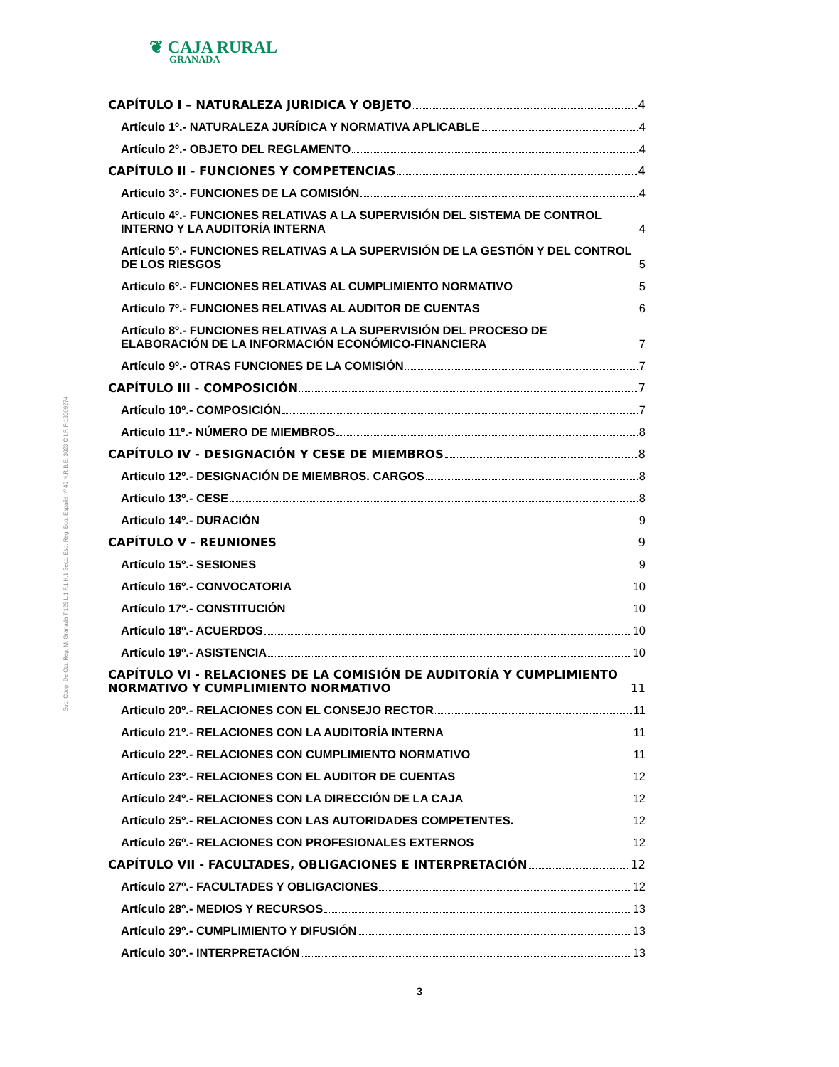❦ CAJA RURAL
GRANADA
Soc. Coop. De Cto. Reg. M. Granada T.129 L.1 F.1 H.1 Secc. Esp. Reg. Bco. España nº 40 N.R.B.E. 3023 C.I.F. F-18009274
CAPÍTULO I – NATURALEZA JURIDICA Y OBJETO 4
Artículo 1º.- NATURALEZA JURÍDICA Y NORMATIVA APLICABLE 4
Artículo 2º.- OBJETO DEL REGLAMENTO 4
CAPÍTULO II - FUNCIONES Y COMPETENCIAS 4
Artículo 3º.- FUNCIONES DE LA COMISIÓN 4
Artículo 4º.- FUNCIONES RELATIVAS A LA SUPERVISIÓN DEL SISTEMA DE CONTROL INTERNO Y LA AUDITORÍA INTERNA 4
Artículo 5º.- FUNCIONES RELATIVAS A LA SUPERVISIÓN DE LA GESTIÓN Y DEL CONTROL DE LOS RIESGOS 5
Artículo 6º.- FUNCIONES RELATIVAS AL CUMPLIMIENTO NORMATIVO 5
Artículo 7º.- FUNCIONES RELATIVAS AL AUDITOR DE CUENTAS 6
Artículo 8º.- FUNCIONES RELATIVAS A LA SUPERVISIÓN DEL PROCESO DE ELABORACIÓN DE LA INFORMACIÓN ECONÓMICO-FINANCIERA 7
Artículo 9º.- OTRAS FUNCIONES DE LA COMISIÓN 7
CAPÍTULO III - COMPOSICIÓN 7
Artículo 10º.- COMPOSICIÓN 7
Artículo 11º.- NÚMERO DE MIEMBROS 8
CAPÍTULO IV - DESIGNACIÓN Y CESE DE MIEMBROS 8
Artículo 12º.- DESIGNACIÓN DE MIEMBROS. CARGOS 8
Artículo 13º.- CESE 8
Artículo 14º.- DURACIÓN 9
CAPÍTULO V - REUNIONES 9
Artículo 15º.- SESIONES 9
Artículo 16º.- CONVOCATORIA 10
Artículo 17º.- CONSTITUCIÓN 10
Artículo 18º.- ACUERDOS 10
Artículo 19º.- ASISTENCIA 10
CAPÍTULO VI - RELACIONES DE LA COMISIÓN DE AUDITORÍA Y CUMPLIMIENTO NORMATIVO Y CUMPLIMIENTO NORMATIVO 11
Artículo 20º.- RELACIONES CON EL CONSEJO RECTOR 11
Artículo 21º.- RELACIONES CON LA AUDITORÍA INTERNA 11
Artículo 22º.- RELACIONES CON CUMPLIMIENTO NORMATIVO 11
Artículo 23º.- RELACIONES CON EL AUDITOR DE CUENTAS 12
Artículo 24º.- RELACIONES CON LA DIRECCIÓN DE LA CAJA 12
Artículo 25º.- RELACIONES CON LAS AUTORIDADES COMPETENTES. 12
Artículo 26º.- RELACIONES CON PROFESIONALES EXTERNOS 12
CAPÍTULO VII - FACULTADES, OBLIGACIONES E INTERPRETACIÓN 12
Artículo 27º.- FACULTADES Y OBLIGACIONES 12
Artículo 28º.- MEDIOS Y RECURSOS 13
Artículo 29º.- CUMPLIMIENTO Y DIFUSIÓN 13
Artículo 30º.- INTERPRETACIÓN 13
3